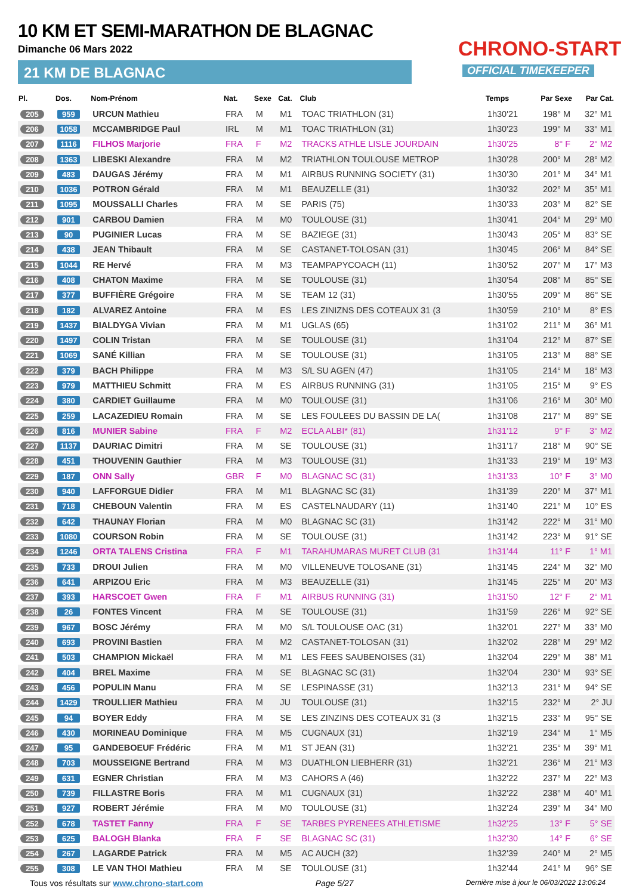10 KM ET SEMI-MARATHON DE BLAGNAC
Dimanche 06 Mars 2022
21 KM DE BLAGNAC
CHRONO-START
OFFICIAL TIMEKEEPER
| Pl. | Dos. | Nom-Prénom | Nat. | Sexe | Cat. | Club | Temps | Par Sexe | Par Cat. |
| --- | --- | --- | --- | --- | --- | --- | --- | --- | --- |
| 205 | 959 | URCUN Mathieu | FRA | M | M1 | TOAC TRIATHLON (31) | 1h30'21 | 198° M | 32° M1 |
| 206 | 1058 | MCCAMBRIDGE Paul | IRL | M | M1 | TOAC TRIATHLON (31) | 1h30'23 | 199° M | 33° M1 |
| 207 | 1116 | FILHOS Marjorie | FRA | F | M2 | TRACKS ATHLE LISLE JOURDAIN | 1h30'25 | 8° F | 2° M2 |
| 208 | 1363 | LIBESKI Alexandre | FRA | M | M2 | TRIATHLON TOULOUSE METROP | 1h30'28 | 200° M | 28° M2 |
| 209 | 483 | DAUGAS Jérémy | FRA | M | M1 | AIRBUS RUNNING SOCIETY (31) | 1h30'30 | 201° M | 34° M1 |
| 210 | 1036 | POTRON Gérald | FRA | M | M1 | BEAUZELLE (31) | 1h30'32 | 202° M | 35° M1 |
| 211 | 1095 | MOUSSALLI Charles | FRA | M | SE | PARIS (75) | 1h30'33 | 203° M | 82° SE |
| 212 | 901 | CARBOU Damien | FRA | M | M0 | TOULOUSE (31) | 1h30'41 | 204° M | 29° M0 |
| 213 | 90 | PUGINIER Lucas | FRA | M | SE | BAZIEGE (31) | 1h30'43 | 205° M | 83° SE |
| 214 | 438 | JEAN Thibault | FRA | M | SE | CASTANET-TOLOSAN (31) | 1h30'45 | 206° M | 84° SE |
| 215 | 1044 | RE Hervé | FRA | M | M3 | TEAMPAPYCOACH (11) | 1h30'52 | 207° M | 17° M3 |
| 216 | 408 | CHATON Maxime | FRA | M | SE | TOULOUSE (31) | 1h30'54 | 208° M | 85° SE |
| 217 | 377 | BUFFIÈRE Grégoire | FRA | M | SE | TEAM 12 (31) | 1h30'55 | 209° M | 86° SE |
| 218 | 182 | ALVAREZ Antoine | FRA | M | ES | LES ZINIZNS DES COTEAUX 31 (3 | 1h30'59 | 210° M | 8° ES |
| 219 | 1437 | BIALDYGA Vivian | FRA | M | M1 | UGLAS (65) | 1h31'02 | 211° M | 36° M1 |
| 220 | 1497 | COLIN Tristan | FRA | M | SE | TOULOUSE (31) | 1h31'04 | 212° M | 87° SE |
| 221 | 1069 | SANÉ Killian | FRA | M | SE | TOULOUSE (31) | 1h31'05 | 213° M | 88° SE |
| 222 | 379 | BACH Philippe | FRA | M | M3 | S/L SU AGEN (47) | 1h31'05 | 214° M | 18° M3 |
| 223 | 979 | MATTHIEU Schmitt | FRA | M | ES | AIRBUS RUNNING (31) | 1h31'05 | 215° M | 9° ES |
| 224 | 380 | CARDIET Guillaume | FRA | M | M0 | TOULOUSE (31) | 1h31'06 | 216° M | 30° M0 |
| 225 | 259 | LACAZEDIEU Romain | FRA | M | SE | LES FOULEES DU BASSIN DE LA( | 1h31'08 | 217° M | 89° SE |
| 226 | 816 | MUNIER Sabine | FRA | F | M2 | ECLA ALBI* (81) | 1h31'12 | 9° F | 3° M2 |
| 227 | 1137 | DAURIAC Dimitri | FRA | M | SE | TOULOUSE (31) | 1h31'17 | 218° M | 90° SE |
| 228 | 451 | THOUVENIN Gauthier | FRA | M | M3 | TOULOUSE (31) | 1h31'33 | 219° M | 19° M3 |
| 229 | 187 | ONN Sally | GBR | F | M0 | BLAGNAC SC (31) | 1h31'33 | 10° F | 3° M0 |
| 230 | 940 | LAFFORGUE Didier | FRA | M | M1 | BLAGNAC SC (31) | 1h31'39 | 220° M | 37° M1 |
| 231 | 718 | CHEBOUN Valentin | FRA | M | ES | CASTELNAUDARY (11) | 1h31'40 | 221° M | 10° ES |
| 232 | 642 | THAUNAY Florian | FRA | M | M0 | BLAGNAC SC (31) | 1h31'42 | 222° M | 31° M0 |
| 233 | 1080 | COURSON Robin | FRA | M | SE | TOULOUSE (31) | 1h31'42 | 223° M | 91° SE |
| 234 | 1246 | ORTA TALENS Cristina | FRA | F | M1 | TARAHUMARAS MURET CLUB (31 | 1h31'44 | 11° F | 1° M1 |
| 235 | 733 | DROUI Julien | FRA | M | M0 | VILLENEUVE TOLOSANE (31) | 1h31'45 | 224° M | 32° M0 |
| 236 | 641 | ARPIZOU Eric | FRA | M | M3 | BEAUZELLE (31) | 1h31'45 | 225° M | 20° M3 |
| 237 | 393 | HARSCOET Gwen | FRA | F | M1 | AIRBUS RUNNING (31) | 1h31'50 | 12° F | 2° M1 |
| 238 | 26 | FONTES Vincent | FRA | M | SE | TOULOUSE (31) | 1h31'59 | 226° M | 92° SE |
| 239 | 967 | BOSC Jérémy | FRA | M | M0 | S/L TOULOUSE OAC (31) | 1h32'01 | 227° M | 33° M0 |
| 240 | 693 | PROVINI Bastien | FRA | M | M2 | CASTANET-TOLOSAN (31) | 1h32'02 | 228° M | 29° M2 |
| 241 | 503 | CHAMPION Mickaël | FRA | M | M1 | LES FEES SAUBENOISES (31) | 1h32'04 | 229° M | 38° M1 |
| 242 | 404 | BREL Maxime | FRA | M | SE | BLAGNAC SC (31) | 1h32'04 | 230° M | 93° SE |
| 243 | 456 | POPULIN Manu | FRA | M | SE | LESPINASSE (31) | 1h32'13 | 231° M | 94° SE |
| 244 | 1429 | TROULLIER Mathieu | FRA | M | JU | TOULOUSE (31) | 1h32'15 | 232° M | 2° JU |
| 245 | 94 | BOYER Eddy | FRA | M | SE | LES ZINZINS DES COTEAUX 31 (3 | 1h32'15 | 233° M | 95° SE |
| 246 | 430 | MORINEAU Dominique | FRA | M | M5 | CUGNAUX (31) | 1h32'19 | 234° M | 1° M5 |
| 247 | 95 | GANDEBOEUF Frédéric | FRA | M | M1 | ST JEAN (31) | 1h32'21 | 235° M | 39° M1 |
| 248 | 703 | MOUSSEIGNE Bertrand | FRA | M | M3 | DUATHLON LIEBHERR (31) | 1h32'21 | 236° M | 21° M3 |
| 249 | 631 | EGNER Christian | FRA | M | M3 | CAHORS A (46) | 1h32'22 | 237° M | 22° M3 |
| 250 | 739 | FILLASTRE Boris | FRA | M | M1 | CUGNAUX (31) | 1h32'22 | 238° M | 40° M1 |
| 251 | 927 | ROBERT Jérémie | FRA | M | M0 | TOULOUSE (31) | 1h32'24 | 239° M | 34° M0 |
| 252 | 678 | TASTET Fanny | FRA | F | SE | TARBES PYRENEES ATHLETISME | 1h32'25 | 13° F | 5° SE |
| 253 | 625 | BALOGH Blanka | FRA | F | SE | BLAGNAC SC (31) | 1h32'30 | 14° F | 6° SE |
| 254 | 267 | LAGARDE Patrick | FRA | M | M5 | AC AUCH (32) | 1h32'39 | 240° M | 2° M5 |
| 255 | 308 | LE VAN THOI Mathieu | FRA | M | SE | TOULOUSE (31) | 1h32'44 | 241° M | 96° SE |
Tous vos résultats sur www.chrono-start.com Page 5/27 Dernière mise à jour le 06/03/2022 13:06:24